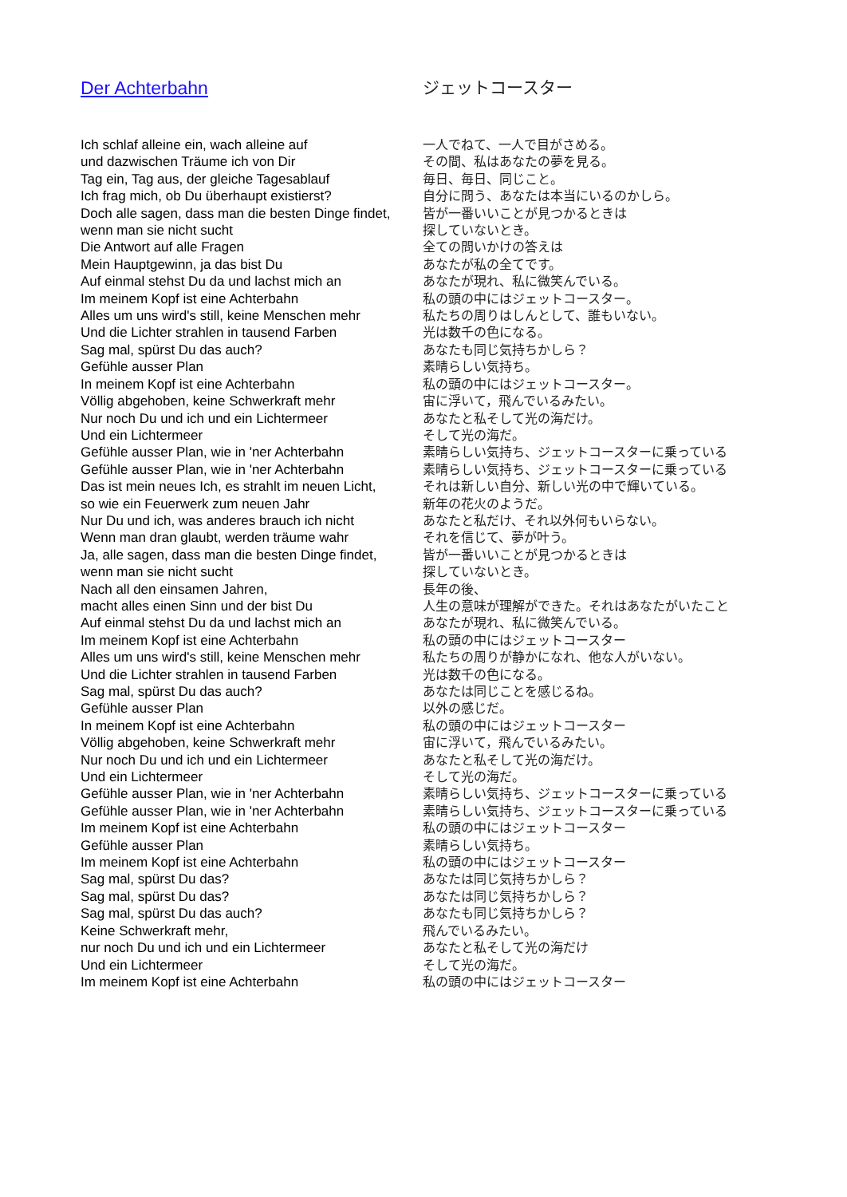| Der Achterbahn | ジェットコースター |
| Ich schlaf alleine ein, wach alleine auf | 一人でねて、一人で目がさめる。 |
| und dazwischen Träume ich von Dir | その間、私はあなたの夢を見る。 |
| Tag ein, Tag aus, der gleiche Tagesablauf | 毎日、毎日、同じこと。 |
| Ich frag mich, ob Du überhaupt existierst? | 自分に問う、あなたは本当にいるのかしら。 |
| Doch alle sagen, dass man die besten Dinge findet, | 皆が一番いいことが見つかるときは |
| wenn man sie nicht sucht | 探していないとき。 |
| Die Antwort auf alle Fragen | 全ての問いかけの答えは |
| Mein Hauptgewinn, ja das bist Du | あなたが私の全てです。 |
| Auf einmal stehst Du da und lachst mich an | あなたが現れ、私に微笑んでいる。 |
| Im meinem Kopf ist eine Achterbahn | 私の頭の中にはジェットコースター。 |
| Alles um uns wird's still, keine Menschen mehr | 私たちの周りはしんとして、誰もいない。 |
| Und die Lichter strahlen in tausend Farben | 光は数千の色になる。 |
| Sag mal, spürst Du das auch? | あなたも同じ気持ちかしら？ |
| Gefühle ausser Plan | 素晴らしい気持ち。 |
| In meinem Kopf ist eine Achterbahn | 私の頭の中にはジェットコースター。 |
| Völlig abgehoben, keine Schwerkraft mehr | 宙に浮いて，飛んでいるみたい。 |
| Nur noch Du und ich und ein Lichtermeer | あなたと私そして光の海だけ。 |
| Und ein Lichtermeer | そして光の海だ。 |
| Gefühle ausser Plan, wie in 'ner Achterbahn | 素晴らしい気持ち、ジェットコースターに乗っている |
| Gefühle ausser Plan, wie in 'ner Achterbahn | 素晴らしい気持ち、ジェットコースターに乗っている |
| Das ist mein neues Ich, es strahlt im neuen Licht, | それは新しい自分、新しい光の中で輝いている。 |
| so wie ein Feuerwerk zum neuen Jahr | 新年の花火のようだ。 |
| Nur Du und ich, was anderes brauch ich nicht | あなたと私だけ、それ以外何もいらない。 |
| Wenn man dran glaubt, werden träume wahr | それを信じて、夢が叶う。 |
| Ja, alle sagen, dass man die besten Dinge findet, | 皆が一番いいことが見つかるときは |
| wenn man sie nicht sucht | 探していないとき。 |
| Nach all den einsamen Jahren, | 長年の後、 |
| macht alles einen Sinn und der bist Du | 人生の意味が理解ができた。それはあなたがいたこと |
| Auf einmal stehst Du da und lachst mich an | あなたが現れ、私に微笑んでいる。 |
| Im meinem Kopf ist eine Achterbahn | 私の頭の中にはジェットコースター |
| Alles um uns wird's still, keine Menschen mehr | 私たちの周りが静かになれ、他な人がいない。 |
| Und die Lichter strahlen in tausend Farben | 光は数千の色になる。 |
| Sag mal, spürst Du das auch? | あなたは同じことを感じるね。 |
| Gefühle ausser Plan | 以外の感じだ。 |
| In meinem Kopf ist eine Achterbahn | 私の頭の中にはジェットコースター |
| Völlig abgehoben, keine Schwerkraft mehr | 宙に浮いて，飛んでいるみたい。 |
| Nur noch Du und ich und ein Lichtermeer | あなたと私そして光の海だけ。 |
| Und ein Lichtermeer | そして光の海だ。 |
| Gefühle ausser Plan, wie in 'ner Achterbahn | 素晴らしい気持ち、ジェットコースターに乗っている |
| Gefühle ausser Plan, wie in 'ner Achterbahn | 素晴らしい気持ち、ジェットコースターに乗っている |
| Im meinem Kopf ist eine Achterbahn | 私の頭の中にはジェットコースター |
| Gefühle ausser Plan | 素晴らしい気持ち。 |
| Im meinem Kopf ist eine Achterbahn | 私の頭の中にはジェットコースター |
| Sag mal, spürst Du das? | あなたは同じ気持ちかしら？ |
| Sag mal, spürst Du das? | あなたは同じ気持ちかしら？ |
| Sag mal, spürst Du das auch? | あなたも同じ気持ちかしら？ |
| Keine Schwerkraft mehr, | 飛んでいるみたい。 |
| nur noch Du und ich und ein Lichtermeer | あなたと私そして光の海だけ |
| Und ein Lichtermeer | そして光の海だ。 |
| Im meinem Kopf ist eine Achterbahn | 私の頭の中にはジェットコースター |